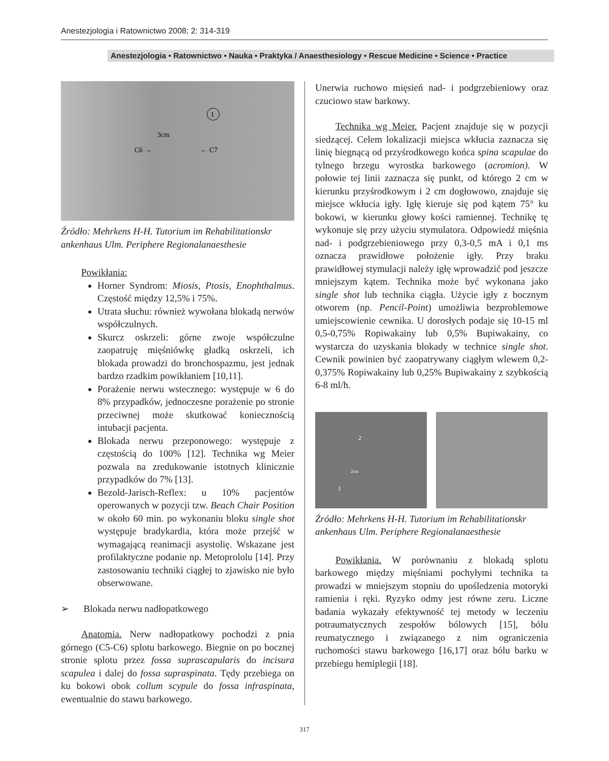Anestezjologia i Ratownictwo 2008; 2: 314-319
Anestezjologia • Ratownictwo • Nauka • Praktyka / Anaesthesiology • Rescue Medicine • Science • Practice
3cm
C6 →
← C7
1
Źródło: Mehrkens H-H. Tutorium im Rehabilitationskr ankenhaus Ulm. Periphere Regionalanaesthesie
Powikłania:
Horner Syndrom: Miosis, Ptosis, Enophthalmus. Częstość między 12,5% i 75%.
Utrata słuchu: również wywołana blokadą nerwów współczulnych.
Skurcz oskrzeli: górne zwoje współczulne zaopatruję mięśniówkę gładką oskrzeli, ich blokada prowadzi do bronchospazmu, jest jednak bardzo rzadkim powikłaniem [10,11].
Porażenie nerwu wstecznego: występuje w 6 do 8% przypadków, jednoczesne porażenie po stronie przeciwnej może skutkować koniecznością intubacji pacjenta.
Blokada nerwu przeponowego: występuje z częstością do 100% [12]. Technika wg Meier pozwala na zredukowanie istotnych klinicznie przypadków do 7% [13].
Bezold-Jarisch-Reflex: u 10% pacjentów operowanych w pozycji tzw. Beach Chair Position w około 60 min. po wykonaniu bloku single shot występuje bradykardia, która może przejść w wymagającą reanimacji asystolię. Wskazane jest profilaktyczne podanie np. Metoprololu [14]. Przy zastosowaniu techniki ciągłej to zjawisko nie było obserwowane.
➢ Blokada nerwu nadłopatkowego
Anatomia. Nerw nadłopatkowy pochodzi z pnia górnego (C5-C6) splotu barkowego. Biegnie on po bocznej stronie splotu przez fossa suprascapularis do incisura scapulea i dalej do fossa supraspinata. Tędy przebiega on ku bokowi obok collum scypule do fossa infraspinata, ewentualnie do stawu barkowego.
Unerwia ruchowo mięsień nad- i podgrzebieniowy oraz czuciowo staw barkowy.
Technika wg Meier. Pacjent znajduje się w pozycji siedzącej. Celem lokalizacji miejsca wkłucia zaznacza się linię biegnącą od przyśrodkowego końca spina scapulae do tylnego brzegu wyrostka barkowego (acromion). W połowie tej linii zaznacza się punkt, od którego 2 cm w kierunku przyśrodkowym i 2 cm dogłowowo, znajduje się miejsce wkłucia igły. Igłę kieruje się pod kątem 75° ku bokowi, w kierunku głowy kości ramiennej. Technikę tę wykonuje się przy użyciu stymulatora. Odpowiedź mięśnia nad- i podgrzebieniowego przy 0,3-0,5 mA i 0,1 ms oznacza prawidłowe położenie igły. Przy braku prawidłowej stymulacji należy igłę wprowadzić pod jeszcze mniejszym kątem. Technika może być wykonana jako single shot lub technika ciągła. Użycie igły z bocznym otworem (np. Pencil-Point) umożliwia bezproblemowe umiejscowienie cewnika. U dorosłych podaje się 10-15 ml 0,5-0,75% Ropiwakainy lub 0,5% Bupiwakainy, co wystarcza do uzyskania blokady w technice single shot. Cewnik powinien być zaopatrywany ciągłym wlewem 0,2-0,375% Ropiwakainy lub 0,25% Bupiwakainy z szybkością 6-8 ml/h.
2
2cm
1
Źródło: Mehrkens H-H. Tutorium im Rehabilitationskr ankenhaus Ulm. Periphere Regionalanaesthesie
Powikłania. W porównaniu z blokadą splotu barkowego między mięśniami pochyłymi technika ta prowadzi w mniejszym stopniu do upośledzenia motoryki ramienia i ręki. Ryzyko odmy jest równe zeru. Liczne badania wykazały efektywność tej metody w leczeniu potraumatycznych zespołów bólowych [15], bólu reumatycznego i związanego z nim ograniczenia ruchomości stawu barkowego [16,17] oraz bólu barku w przebiegu hemiplegii [18].
317